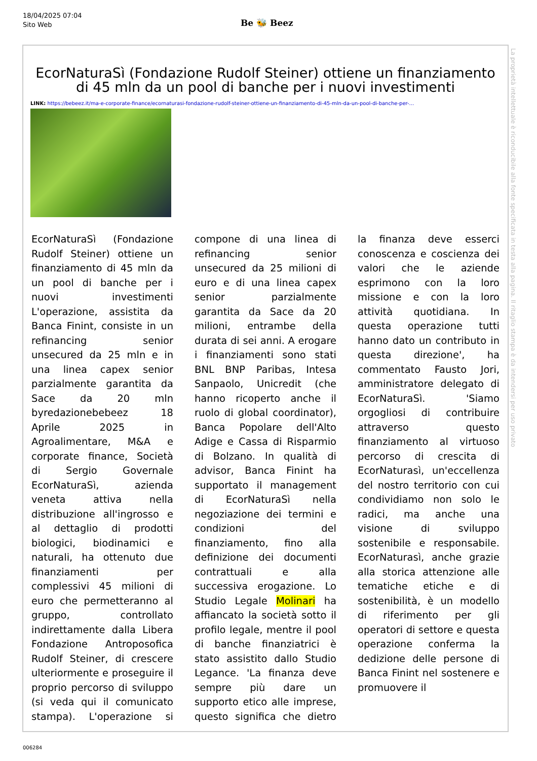18/04/2025 07:04
Sito Web
Be 🐝 Beez
EcorNaturaSì (Fondazione Rudolf Steiner) ottiene un finanziamento di 45 mln da un pool di banche per i nuovi investimenti
LINK: https://bebeez.it/ma-e-corporate-finance/ecornaturasi-fondazione-rudolf-steiner-ottiene-un-finanziamento-di-45-mln-da-un-pool-di-banche-per-...
EcorNaturaSì (Fondazione Rudolf Steiner) ottiene un finanziamento di 45 mln da un pool di banche per i nuovi investimenti L'operazione, assistita da Banca Finint, consiste in un refinancing senior unsecured da 25 mln e in una linea capex senior parzialmente garantita da Sace da 20 mln byredazionebebeez 18 Aprile 2025 in Agroalimentare, M&A e corporate finance, Società di Sergio Governale EcorNaturaSì, azienda veneta attiva nella distribuzione all'ingrosso e al dettaglio di prodotti biologici, biodinamici e naturali, ha ottenuto due finanziamenti per complessivi 45 milioni di euro che permetteranno al gruppo, controllato indirettamente dalla Libera Fondazione Antroposofica Rudolf Steiner, di crescere ulteriormente e proseguire il proprio percorso di sviluppo (si veda qui il comunicato stampa). L'operazione si compone di una linea di refinancing senior unsecured da 25 milioni di euro e di una linea capex senior parzialmente garantita da Sace da 20 milioni, entrambe della durata di sei anni. A erogare i finanziamenti sono stati BNL BNP Paribas, Intesa Sanpaolo, Unicredit (che hanno ricoperto anche il ruolo di global coordinator), Banca Popolare dell'Alto Adige e Cassa di Risparmio di Bolzano. In qualità di advisor, Banca Finint ha supportato il management di EcorNaturaSì nella negoziazione dei termini e condizioni del finanziamento, fino alla definizione dei documenti contrattuali e alla successiva erogazione. Lo Studio Legale Molinari ha affiancato la società sotto il profilo legale, mentre il pool di banche finanziatrici è stato assistito dallo Studio Legance. 'La finanza deve sempre più dare un supporto etico alle imprese, questo significa che dietro la finanza deve esserci conoscenza e coscienza dei valori che le aziende esprimono con la loro missione e con la loro attività quotidiana. In questa operazione tutti hanno dato un contributo in questa direzione', ha commentato Fausto Jori, amministratore delegato di EcorNaturaSì. 'Siamo orgogliosi di contribuire attraverso questo finanziamento al virtuoso percorso di crescita di EcorNaturasì, un'eccellenza del nostro territorio con cui condividiamo non solo le radici, ma anche una visione di sviluppo sostenibile e responsabile. EcorNaturasì, anche grazie alla storica attenzione alle tematiche etiche e di sostenibilità, è un modello di riferimento per gli operatori di settore e questa operazione conferma la dedizione delle persone di Banca Finint nel sostenere e promuovere il
La proprietà intellettuale è riconducibile alla fonte specificata in testa alla pagina. Il ritaglio stampa è da intendersi per uso privato
006284